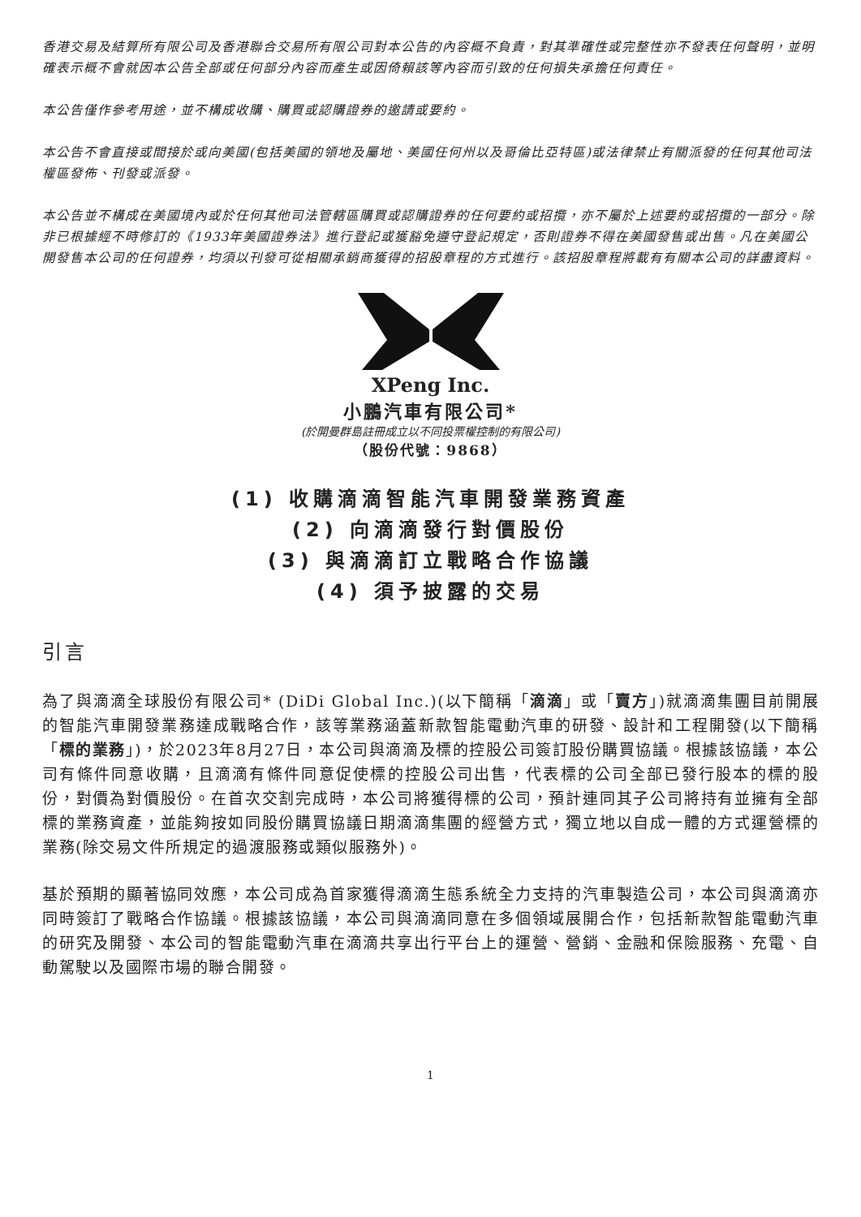香港交易及結算所有限公司及香港聯合交易所有限公司對本公告的內容概不負責，對其準確性或完整性亦不發表任何聲明，並明確表示概不會就因本公告全部或任何部分內容而產生或因倚賴該等內容而引致的任何損失承擔任何責任。
本公告僅作參考用途，並不構成收購、購買或認購證券的邀請或要約。
本公告不會直接或間接於或向美國(包括美國的領地及屬地、美國任何州以及哥倫比亞特區)或法律禁止有關派發的任何其他司法權區發佈、刊發或派發。
本公告並不構成在美國境內或於任何其他司法管轄區購買或認購證券的任何要約或招攬，亦不屬於上述要約或招攬的一部分。除非已根據經不時修訂的《1933年美國證券法》進行登記或獲豁免遵守登記規定，否則證券不得在美國發售或出售。凡在美國公開發售本公司的任何證券，均須以刊發可從相關承銷商獲得的招股章程的方式進行。該招股章程將載有有關本公司的詳盡資料。
XPeng Inc.
小鵬汽車有限公司*
(於開曼群島註冊成立以不同投票權控制的有限公司)
（股份代號：9868）
(1) 收購滴滴智能汽車開發業務資產
(2) 向滴滴發行對價股份
(3) 與滴滴訂立戰略合作協議
(4) 須予披露的交易
引言
為了與滴滴全球股份有限公司* (DiDi Global Inc.)(以下簡稱「滴滴」或「賣方」)就滴滴集團目前開展的智能汽車開發業務達成戰略合作，該等業務涵蓋新款智能電動汽車的研發、設計和工程開發(以下簡稱「標的業務」)，於2023年8月27日，本公司與滴滴及標的控股公司簽訂股份購買協議。根據該協議，本公司有條件同意收購，且滴滴有條件同意促使標的控股公司出售，代表標的公司全部已發行股本的標的股份，對價為對價股份。在首次交割完成時，本公司將獲得標的公司，預計連同其子公司將持有並擁有全部標的業務資產，並能夠按如同股份購買協議日期滴滴集團的經營方式，獨立地以自成一體的方式運營標的業務(除交易文件所規定的過渡服務或類似服務外)。
基於預期的顯著協同效應，本公司成為首家獲得滴滴生態系統全力支持的汽車製造公司，本公司與滴滴亦同時簽訂了戰略合作協議。根據該協議，本公司與滴滴同意在多個領域展開合作，包括新款智能電動汽車的研究及開發、本公司的智能電動汽車在滴滴共享出行平台上的運營、營銷、金融和保險服務、充電、自動駕駛以及國際市場的聯合開發。
1